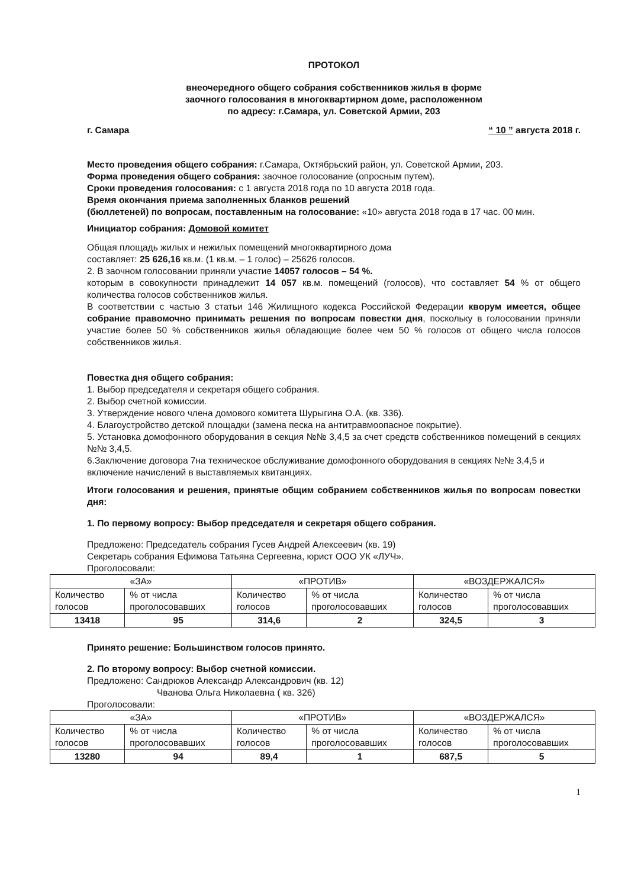ПРОТОКОЛ
внеочередного общего собрания собственников жилья в форме
заочного голосования в многоквартирном доме, расположенном
по адресу: г.Самара, ул. Советской Армии, 203
г. Самара “ 10 ” августа 2018 г.
Место проведения общего собрания: г.Самара, Октябрьский район, ул. Советской Армии, 203.
Форма проведения общего собрания: заочное голосование (опросным путем).
Сроки проведения голосования: с 1 августа 2018 года по 10 августа 2018 года.
Время окончания приема заполненных бланков решений
(бюллетеней) по вопросам, поставленным на голосование: «10» августа 2018 года в 17 час. 00 мин.
Инициатор собрания: Домовой комитет
Общая площадь жилых и нежилых помещений многоквартирного дома
составляет: 25 626,16 кв.м. (1 кв.м. – 1 голос) – 25626 голосов.
2. В заочном голосовании приняли участие 14057 голосов – 54 %.
которым в совокупности принадлежит 14 057 кв.м. помещений (голосов), что составляет 54 % от общего количества голосов собственников жилья.
В соответствии с частью 3 статьи 146 Жилищного кодекса Российской Федерации кворум имеется, общее собрание правомочно принимать решения по вопросам повестки дня, поскольку в голосовании приняли участие более 50 % собственников жилья обладающие более чем 50 % голосов от общего числа голосов собственников жилья.
Повестка дня общего собрания:
1. Выбор председателя и секретаря общего собрания.
2. Выбор счетной комиссии.
3. Утверждение нового члена домового комитета Шурыгина О.А. (кв. 336).
4. Благоустройство детской площадки (замена песка на антитравмоопасное покрытие).
5. Установка домофонного оборудования в секция №№ 3,4,5 за счет средств собственников помещений в секциях №№ 3,4,5.
6.Заключение договора 7на техническое обслуживание домофонного оборудования в секциях №№ 3,4,5 и включение начислений в выставляемых квитанциях.
Итоги голосования и решения, принятые общим собранием собственников жилья по вопросам повестки дня:
1. По первому вопросу: Выбор председателя и секретаря общего собрания.
Предложено: Председатель собрания Гусев Андрей Алексеевич (кв. 19)
Секретарь собрания Ефимова Татьяна Сергеевна, юрист ООО УК «ЛУЧ».
Проголосовали:
| «ЗА» | | «ПРОТИВ» | | «ВОЗДЕРЖАЛСЯ» | |
| Количество голосов | % от числа проголосовавших | Количество голосов | % от числа проголосовавших | Количество голосов | % от числа проголосовавших |
| 13418 | 95 | 314,6 | 2 | 324,5 | 3 |
Принято решение: Большинством голосов принято.
2. По второму вопросу: Выбор счетной комиссии.
Предложено: Сандрюков Александр Александрович (кв. 12)
Чванова Ольга Николаевна ( кв. 326)
Проголосовали:
| «ЗА» | | «ПРОТИВ» | | «ВОЗДЕРЖАЛСЯ» | |
| Количество голосов | % от числа проголосовавших | Количество голосов | % от числа проголосовавших | Количество голосов | % от числа проголосовавших |
| 13280 | 94 | 89,4 | 1 | 687,5 | 5 |
1